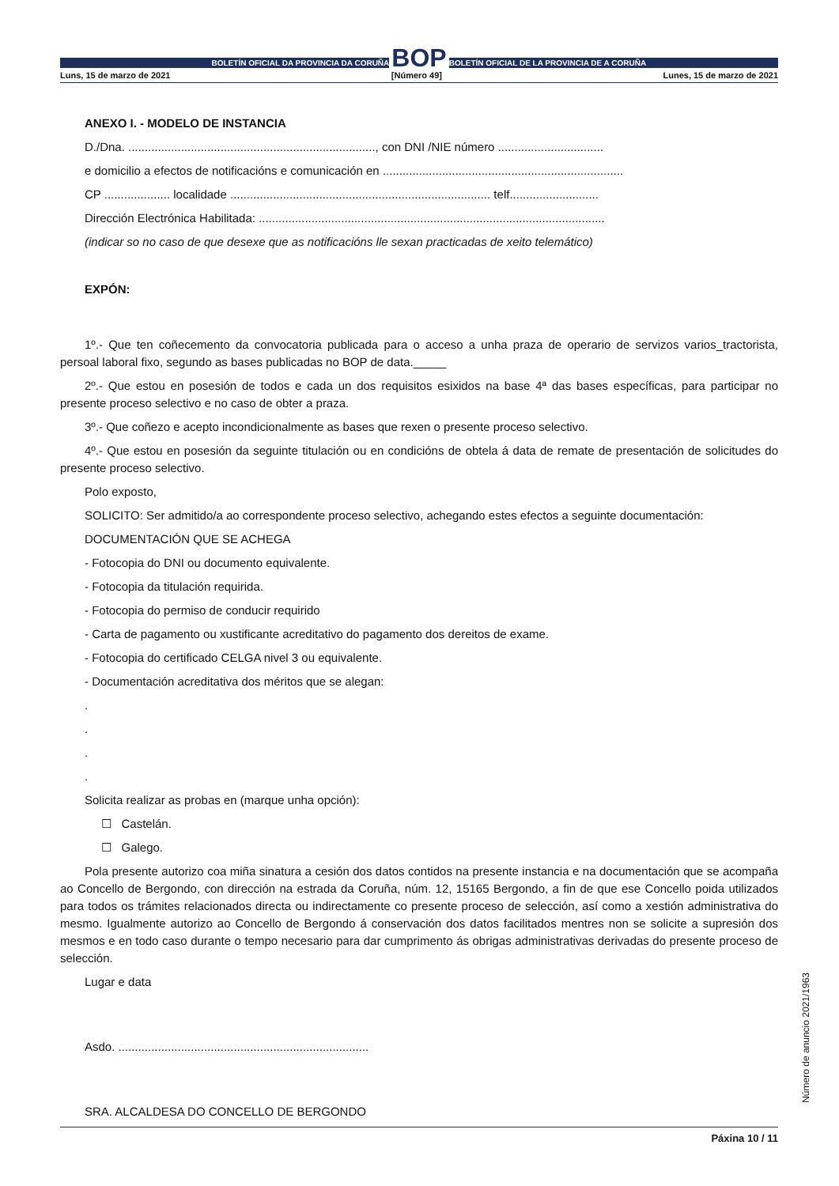BOLETÍN OFICIAL DA PROVINCIA DA CORUÑA
BOP
BOLETÍN OFICIAL DE LA PROVINCIA DE A CORUÑA
Luns, 15 de marzo de 2021 [Número 49] Lunes, 15 de marzo de 2021
ANEXO I. - MODELO DE INSTANCIA
D./Dna. ..........................................................................., con DNI /NIE número ................................
e domicilio a efectos de notificacións e comunicación en .........................................................................
CP .................... localidade ............................................................................... telf...........................
Dirección Electrónica Habilitada: .........................................................................................................
(indicar so no caso de que desexe que as notificacións lle sexan practicadas de xeito telemático)
EXPÓN:
1º.- Que ten coñecemento da convocatoria publicada para o acceso a unha praza de operario de servizos varios_tractorista, persoal laboral fixo, segundo as bases publicadas no BOP de data._____
2º.- Que estou en posesión de todos e cada un dos requisitos esixidos na base 4ª das bases específicas, para participar no presente proceso selectivo e no caso de obter a praza.
3º.- Que coñezo e acepto incondicionalmente as bases que rexen o presente proceso selectivo.
4º.- Que estou en posesión da seguinte titulación ou en condicións de obtela á data de remate de presentación de solicitudes do presente proceso selectivo.
Polo exposto,
SOLICITO: Ser admitido/a ao correspondente proceso selectivo, achegando estes efectos a seguinte documentación:
DOCUMENTACIÓN QUE SE ACHEGA
- Fotocopia do DNI ou documento equivalente.
- Fotocopia da titulación requirida.
- Fotocopia do permiso de conducir requirido
- Carta de pagamento ou xustificante acreditativo do pagamento dos dereitos de exame.
- Fotocopia do certificado CELGA nivel 3 ou equivalente.
- Documentación acreditativa dos méritos que se alegan:
.
.
.
.
Solicita realizar as probas en (marque unha opción):
☐ Castelán.
☐ Galego.
Pola presente autorizo coa miña sinatura a cesión dos datos contidos na presente instancia e na documentación que se acompaña ao Concello de Bergondo, con dirección na estrada da Coruña, núm. 12, 15165 Bergondo, a fin de que ese Concello poida utilizados para todos os trámites relacionados directa ou indirectamente co presente proceso de selección, así como a xestión administrativa do mesmo. Igualmente autorizo ao Concello de Bergondo á conservación dos datos facilitados mentres non se solicite a supresión dos mesmos e en todo caso durante o tempo necesario para dar cumprimento ás obrigas administrativas derivadas do presente proceso de selección.
Lugar e data
Asdo. ............................................................................
SRA. ALCALDESA DO CONCELLO DE BERGONDO
Páxina 10 / 11
Número de anuncio 2021/1963